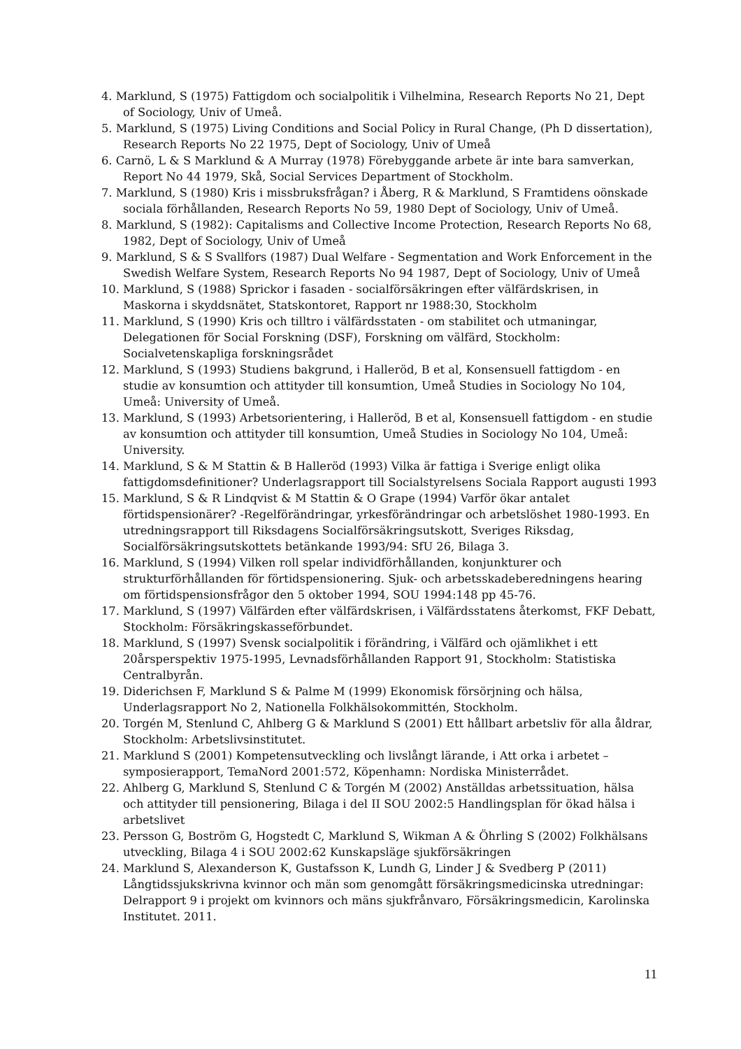4. Marklund, S (1975) Fattigdom och socialpolitik i Vilhelmina, Research Reports No 21, Dept of Sociology, Univ of Umeå.
5. Marklund, S (1975) Living Conditions and Social Policy in Rural Change, (Ph D dissertation), Research Reports No 22 1975, Dept of Sociology, Univ of Umeå
6. Carnö, L & S Marklund & A Murray (1978) Förebyggande arbete är inte bara samverkan, Report No 44 1979, Skå, Social Services Department of Stockholm.
7. Marklund, S (1980) Kris i missbruksfrågan? i Åberg, R & Marklund, S Framtidens oönskade sociala förhållanden, Research Reports No 59, 1980 Dept of Sociology, Univ of Umeå.
8. Marklund, S (1982): Capitalisms and Collective Income Protection, Research Reports No 68, 1982, Dept of Sociology, Univ of Umeå
9. Marklund, S & S Svallfors (1987) Dual Welfare - Segmentation and Work Enforcement in the Swedish Welfare System, Research Reports No 94 1987, Dept of Sociology, Univ of Umeå
10. Marklund, S (1988) Sprickor i fasaden - socialförsäkringen efter välfärdskrisen, in Maskorna i skyddsnätet, Statskontoret, Rapport nr 1988:30, Stockholm
11. Marklund, S (1990) Kris och tilltro i välfärdsstaten - om stabilitet och utmaningar, Delegationen för Social Forskning (DSF), Forskning om välfärd, Stockholm: Socialvetenskapliga forskningsrådet
12. Marklund, S (1993) Studiens bakgrund, i Halleröd, B et al, Konsensuell fattigdom - en studie av konsumtion och attityder till konsumtion, Umeå Studies in Sociology No 104, Umeå: University of Umeå.
13. Marklund, S (1993) Arbetsorientering, i Halleröd, B et al, Konsensuell fattigdom - en studie av konsumtion och attityder till konsumtion, Umeå Studies in Sociology No 104, Umeå: University.
14. Marklund, S & M Stattin & B Halleröd (1993) Vilka är fattiga i Sverige enligt olika fattigdomsdefinitioner? Underlagsrapport till Socialstyrelsens Sociala Rapport augusti 1993
15. Marklund, S & R Lindqvist & M Stattin & O Grape (1994) Varför ökar antalet förtidspensionärer? -Regelförändringar, yrkesförändringar och arbetslöshet 1980-1993. En utredningsrapport till Riksdagens Socialförsäkringsutskott, Sveriges Riksdag, Socialförsäkringsutskottets betänkande 1993/94: SfU 26, Bilaga 3.
16. Marklund, S (1994) Vilken roll spelar individförhållanden, konjunkturer och strukturförhållanden för förtidspensionering. Sjuk- och arbetsskadeberedningens hearing om förtidspensionsfrågor den 5 oktober 1994, SOU 1994:148 pp 45-76.
17. Marklund, S (1997) Välfärden efter välfärdskrisen, i Välfärdsstatens återkomst, FKF Debatt, Stockholm: Försäkringskasseförbundet.
18. Marklund, S (1997) Svensk socialpolitik i förändring, i Välfärd och ojämlikhet i ett 20årsperspektiv 1975-1995, Levnadsförhållanden Rapport 91, Stockholm: Statistiska Centralbyrån.
19. Diderichsen F, Marklund S & Palme M (1999) Ekonomisk försörjning och hälsa, Underlagsrapport No 2, Nationella Folkhälsokommittén, Stockholm.
20. Torgén M, Stenlund C, Ahlberg G & Marklund S (2001) Ett hållbart arbetsliv för alla åldrar, Stockholm: Arbetslivsinstitutet.
21. Marklund S (2001) Kompetensutveckling och livslångt lärande, i Att orka i arbetet – symposierapport, TemaNord 2001:572, Köpenhamn: Nordiska Ministerrådet.
22. Ahlberg G, Marklund S, Stenlund C & Torgén M (2002) Anställdas arbetssituation, hälsa och attityder till pensionering, Bilaga i del II SOU 2002:5 Handlingsplan för ökad hälsa i arbetslivet
23. Persson G, Boström G, Hogstedt C, Marklund S, Wikman A & Öhrling S (2002) Folkhälsans utveckling, Bilaga 4 i SOU 2002:62 Kunskapsläge sjukförsäkringen
24. Marklund S, Alexanderson K, Gustafsson K, Lundh G, Linder J & Svedberg P (2011) Långtidssjukskrivna kvinnor och män som genomgått försäkringsmedicinska utredningar: Delrapport 9 i projekt om kvinnors och mäns sjukfrånvaro, Försäkringsmedicin, Karolinska Institutet. 2011.
11